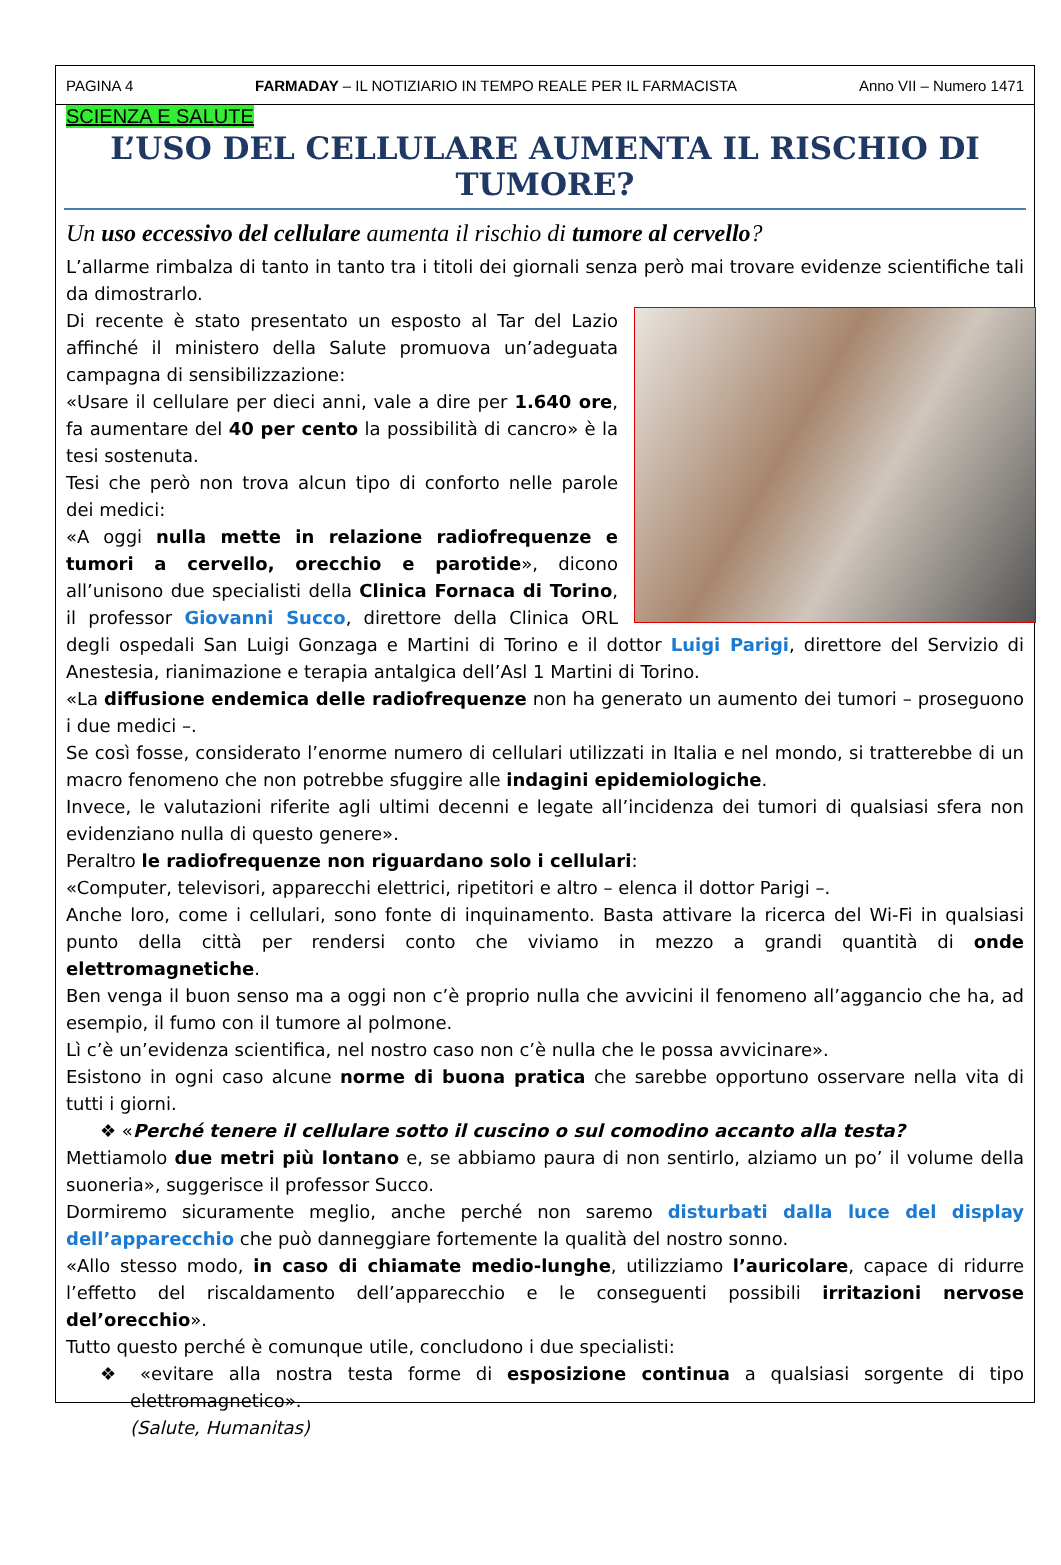PAGINA 4 FARMADAY – IL NOTIZIARIO IN TEMPO REALE PER IL FARMACISTA Anno VII – Numero 1471
SCIENZA E SALUTE
L’USO DEL CELLULARE AUMENTA IL RISCHIO DI TUMORE?
Un uso eccessivo del cellulare aumenta il rischio di tumore al cervello?
L’allarme rimbalza di tanto in tanto tra i titoli dei giornali senza però mai trovare evidenze scientifiche tali da dimostrarlo.
Di recente è stato presentato un esposto al Tar del Lazio affinché il ministero della Salute promuova un’adeguata campagna di sensibilizzazione:
«Usare il cellulare per dieci anni, vale a dire per 1.640 ore, fa aumentare del 40 per cento la possibilità di cancro» è la tesi sostenuta.
Tesi che però non trova alcun tipo di conforto nelle parole dei medici:
«A oggi nulla mette in relazione radiofrequenze e tumori a cervello, orecchio e parotide», dicono all’unisono due specialisti della Clinica Fornaca di Torino, il professor Giovanni Succo, direttore della Clinica ORL degli ospedali San Luigi Gonzaga e Martini di Torino e il dottor Luigi Parigi, direttore del Servizio di Anestesia, rianimazione e terapia antalgica dell’Asl 1 Martini di Torino.
«La diffusione endemica delle radiofrequenze non ha generato un aumento dei tumori – proseguono i due medici –.
Se così fosse, considerato l’enorme numero di cellulari utilizzati in Italia e nel mondo, si tratterebbe di un macro fenomeno che non potrebbe sfuggire alle indagini epidemiologiche.
Invece, le valutazioni riferite agli ultimi decenni e legate all’incidenza dei tumori di qualsiasi sfera non evidenziano nulla di questo genere».
Peraltro le radiofrequenze non riguardano solo i cellulari:
«Computer, televisori, apparecchi elettrici, ripetitori e altro – elenca il dottor Parigi –.
Anche loro, come i cellulari, sono fonte di inquinamento. Basta attivare la ricerca del Wi-Fi in qualsiasi punto della città per rendersi conto che viviamo in mezzo a grandi quantità di onde elettromagnetiche.
Ben venga il buon senso ma a oggi non c’è proprio nulla che avvicini il fenomeno all’aggancio che ha, ad esempio, il fumo con il tumore al polmone.
Lì c’è un’evidenza scientifica, nel nostro caso non c’è nulla che le possa avvicinare».
Esistono in ogni caso alcune norme di buona pratica che sarebbe opportuno osservare nella vita di tutti i giorni.
❖ «Perché tenere il cellulare sotto il cuscino o sul comodino accanto alla testa?
Mettiamolo due metri più lontano e, se abbiamo paura di non sentirlo, alziamo un po’ il volume della suoneria», suggerisce il professor Succo.
Dormiremo sicuramente meglio, anche perché non saremo disturbati dalla luce del display dell’apparecchio che può danneggiare fortemente la qualità del nostro sonno.
«Allo stesso modo, in caso di chiamate medio-lunghe, utilizziamo l’auricolare, capace di ridurre l’effetto del riscaldamento dell’apparecchio e le conseguenti possibili irritazioni nervose del’orecchio».
Tutto questo perché è comunque utile, concludono i due specialisti:
❖ «evitare alla nostra testa forme di esposizione continua a qualsiasi sorgente di tipo elettromagnetico».
(Salute, Humanitas)